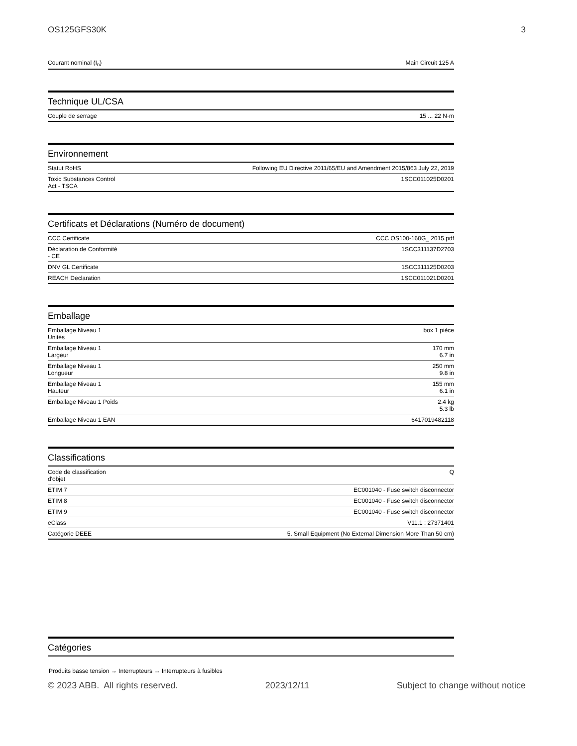OS125GFS30K 3
| Courant nominal (I<sub>n</sub>) | Main Circuit 125 A |
Technique UL/CSA
| Couple de serrage | 15 ... 22 N·m |
Environnement
| Statut RoHS | Following EU Directive 2011/65/EU and Amendment 2015/863 July 22, 2019 |
| Toxic Substances Control Act - TSCA | 1SCC011025D0201 |
Certificats et Déclarations (Numéro de document)
| CCC Certificate | CCC OS100-160G_ 2015.pdf |
| Déclaration de Conformité - CE | 1SCC311137D2703 |
| DNV GL Certificate | 1SCC311125D0203 |
| REACH Declaration | 1SCC011021D0201 |
Emballage
| Emballage Niveau 1 Unités | box 1 pièce |
| Emballage Niveau 1 Largeur | 170 mm 6.7 in |
| Emballage Niveau 1 Longueur | 250 mm 9.8 in |
| Emballage Niveau 1 Hauteur | 155 mm 6.1 in |
| Emballage Niveau 1 Poids | 2.4 kg 5.3 lb |
| Emballage Niveau 1 EAN | 6417019482118 |
Classifications
| Code de classification d'objet | Q |
| ETIM 7 | EC001040 - Fuse switch disconnector |
| ETIM 8 | EC001040 - Fuse switch disconnector |
| ETIM 9 | EC001040 - Fuse switch disconnector |
| eClass | V11.1 : 27371401 |
| Catégorie DEEE | 5. Small Equipment (No External Dimension More Than 50 cm) |
Catégories
Produits basse tension → Interrupteurs → Interrupteurs à fusibles
© 2023 ABB. All rights reserved. 2023/12/11 Subject to change without notice